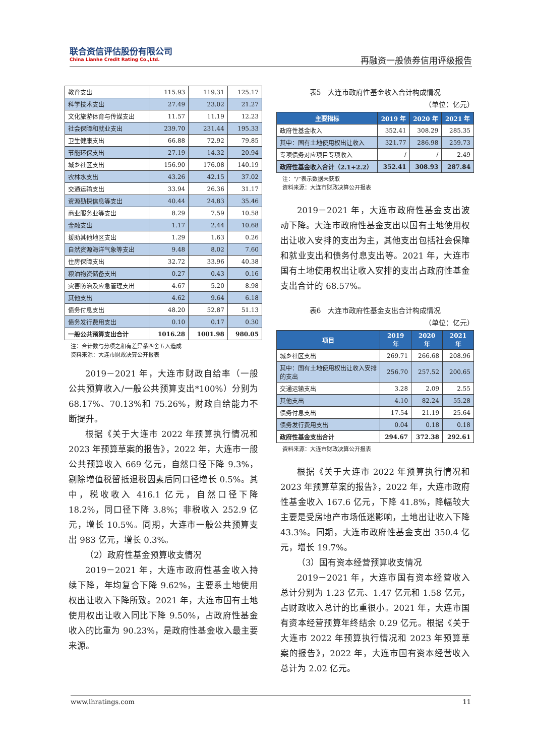联合资信评估股份有限公司
China Lianhe Credit Rating Co.,Ltd.
再融资一般债券信用评级报告
| 教育支出 | 115.93 | 119.31 | 125.17 |
| 科学技术支出 | 27.49 | 23.02 | 21.27 |
| 文化旅游体育与传媒支出 | 11.57 | 11.19 | 12.23 |
| 社会保障和就业支出 | 239.70 | 231.44 | 195.33 |
| 卫生健康支出 | 66.88 | 72.92 | 79.85 |
| 节能环保支出 | 27.19 | 14.32 | 20.94 |
| 城乡社区支出 | 156.90 | 176.08 | 140.19 |
| 农林水支出 | 43.26 | 42.15 | 37.02 |
| 交通运输支出 | 33.94 | 26.36 | 31.17 |
| 资源勘探信息等支出 | 40.44 | 24.83 | 35.46 |
| 商业服务业等支出 | 8.29 | 7.59 | 10.58 |
| 金融支出 | 1.17 | 2.44 | 10.68 |
| 援助其他地区支出 | 1.29 | 1.63 | 0.26 |
| 自然资源海洋气象等支出 | 9.48 | 8.02 | 7.60 |
| 住房保障支出 | 32.72 | 33.96 | 40.38 |
| 粮油物资储备支出 | 0.27 | 0.43 | 0.16 |
| 灾害防治及应急管理支出 | 4.67 | 5.20 | 8.98 |
| 其他支出 | 4.62 | 9.64 | 6.18 |
| 债务付息支出 | 48.20 | 52.87 | 51.13 |
| 债务发行费用支出 | 0.10 | 0.17 | 0.30 |
| 一般公共预算支出合计 | 1016.28 | 1001.98 | 980.05 |
注：合计数与分项之和有差异系四舍五入造成
资料来源：大连市财政决算公开报表
2019－2021 年，大连市财政自给率（一般公共预算收入/一般公共预算支出*100%）分别为 68.17%、70.13%和 75.26%，财政自给能力不断提升。
根据《关于大连市 2022 年预算执行情况和 2023 年预算草案的报告》，2022 年，大连市一般公共预算收入 669 亿元，自然口径下降 9.3%，剔除增值税留抵退税因素后同口径增长 0.5%。其中，税收收入 416.1 亿元，自然口径下降 18.2%，同口径下降 3.8%；非税收入 252.9 亿元，增长 10.5%。同期，大连市一般公共预算支出 983 亿元，增长 0.3%。
（2）政府性基金预算收支情况
2019－2021 年，大连市政府性基金收入持续下降，年均复合下降 9.62%，主要系土地使用权出让收入下降所致。2021 年，大连市国有土地使用权出让收入同比下降 9.50%，占政府性基金收入的比重为 90.23%，是政府性基金收入最主要来源。
表5　大连市政府性基金收入合计构成情况
（单位：亿元）
| 主要指标 | 2019 年 | 2020 年 | 2021 年 |
| --- | --- | --- | --- |
| 政府性基金收入 | 352.41 | 308.29 | 285.35 |
| 其中：国有土地使用权出让收入 | 321.77 | 286.98 | 259.73 |
| 专项债务对应项目专项收入 | / | / | 2.49 |
| 政府性基金收入合计（2.1+2.2） | 352.41 | 308.93 | 287.84 |
注：“/”表示数据未获取
资料来源：大连市财政决算公开报表
2019－2021 年，大连市政府性基金支出波动下降。大连市政府性基金支出以国有土地使用权出让收入安排的支出为主，其他支出包括社会保障和就业支出和债务付息支出等。2021 年，大连市国有土地使用权出让收入安排的支出占政府性基金支出合计的 68.57%。
表6　大连市政府性基金支出合计构成情况
（单位：亿元）
| 项目 | 2019 年 | 2020 年 | 2021 年 |
| --- | --- | --- | --- |
| 城乡社区支出 | 269.71 | 266.68 | 208.96 |
| 其中：国有土地使用权出让收入安排的支出 | 256.70 | 257.52 | 200.65 |
| 交通运输支出 | 3.28 | 2.09 | 2.55 |
| 其他支出 | 4.10 | 82.24 | 55.28 |
| 债务付息支出 | 17.54 | 21.19 | 25.64 |
| 债务发行费用支出 | 0.04 | 0.18 | 0.18 |
| 政府性基金支出合计 | 294.67 | 372.38 | 292.61 |
资料来源：大连市财政决算公开报表
根据《关于大连市 2022 年预算执行情况和 2023 年预算草案的报告》，2022 年，大连市政府性基金收入 167.6 亿元，下降 41.8%，降幅较大主要是受房地产市场低迷影响，土地出让收入下降 43.3%。同期，大连市政府性基金支出 350.4 亿元，增长 19.7%。
（3）国有资本经营预算收支情况
2019－2021 年，大连市国有资本经营收入总计分别为 1.23 亿元、1.47 亿元和 1.58 亿元，占财政收入总计的比重很小。2021 年，大连市国有资本经营预算年终结余 0.29 亿元。根据《关于大连市 2022 年预算执行情况和 2023 年预算草案的报告》，2022 年，大连市国有资本经营收入总计为 2.02 亿元。
www.lhratings.com 11